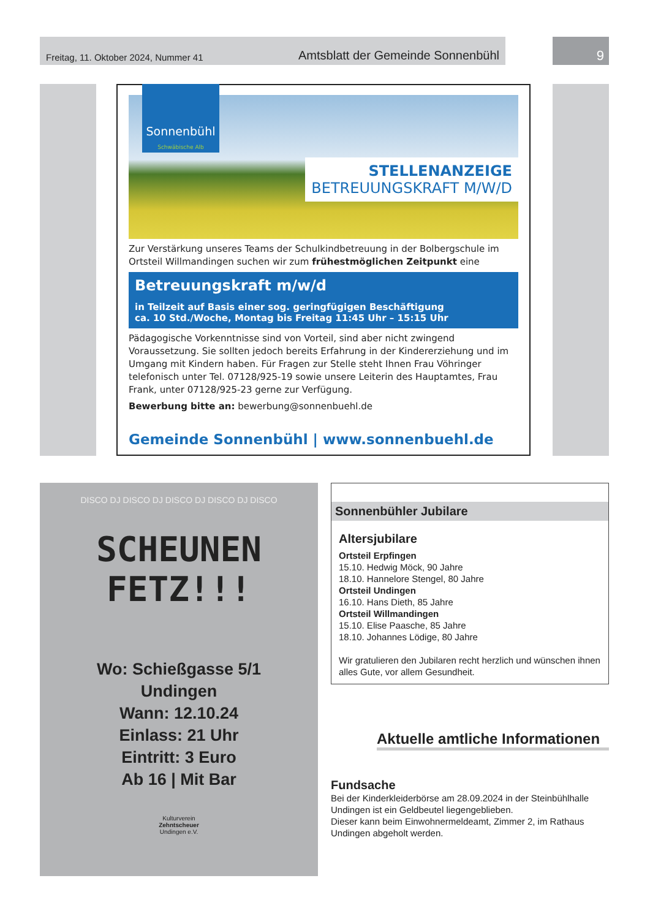Freitag, 11. Oktober 2024, Nummer 41 Amtsblatt der Gemeinde Sonnenbühl 9
Sonnenbühl
Schwäbische Alb
STELLENANZEIGE
BETREUUNGSKRAFT M/W/D
Zur Verstärkung unseres Teams der Schulkindbetreuung in der Bolbergschule im Ortsteil Willmandingen suchen wir zum frühestmöglichen Zeitpunkt eine
Betreuungskraft m/w/d
in Teilzeit auf Basis einer sog. geringfügigen Beschäftigung
ca. 10 Std./Woche, Montag bis Freitag 11:45 Uhr – 15:15 Uhr
Pädagogische Vorkenntnisse sind von Vorteil, sind aber nicht zwingend Voraussetzung. Sie sollten jedoch bereits Erfahrung in der Kindererziehung und im Umgang mit Kindern haben. Für Fragen zur Stelle steht Ihnen Frau Vöhringer telefonisch unter Tel. 07128/925-19 sowie unsere Leiterin des Hauptamtes, Frau Frank, unter 07128/925-23 gerne zur Verfügung.
Bewerbung bitte an: bewerbung@sonnenbuehl.de
Gemeinde Sonnenbühl | www.sonnenbuehl.de
DISCO DJ DISCO DJ DISCO DJ DISCO DJ DISCO
SCHEUNEN
FETZ!!!
Wo: Schießgasse 5/1
Undingen
Wann: 12.10.24
Einlass: 21 Uhr
Eintritt: 3 Euro
Ab 16 | Mit Bar
Kulturverein
Zehntscheuer
Undingen e.V.
Sonnenbühler Jubilare
Altersjubilare
Ortsteil Erpfingen
15.10. Hedwig Möck, 90 Jahre
18.10. Hannelore Stengel, 80 Jahre
Ortsteil Undingen
16.10. Hans Dieth, 85 Jahre
Ortsteil Willmandingen
15.10. Elise Paasche, 85 Jahre
18.10. Johannes Lödige, 80 Jahre
Wir gratulieren den Jubilaren recht herzlich und wünschen ihnen alles Gute, vor allem Gesundheit.
Aktuelle amtliche Informationen
Fundsache
Bei der Kinderkleiderbörse am 28.09.2024 in der Steinbühlhalle Undingen ist ein Geldbeutel liegengeblieben.
Dieser kann beim Einwohnermeldeamt, Zimmer 2, im Rathaus Undingen abgeholt werden.